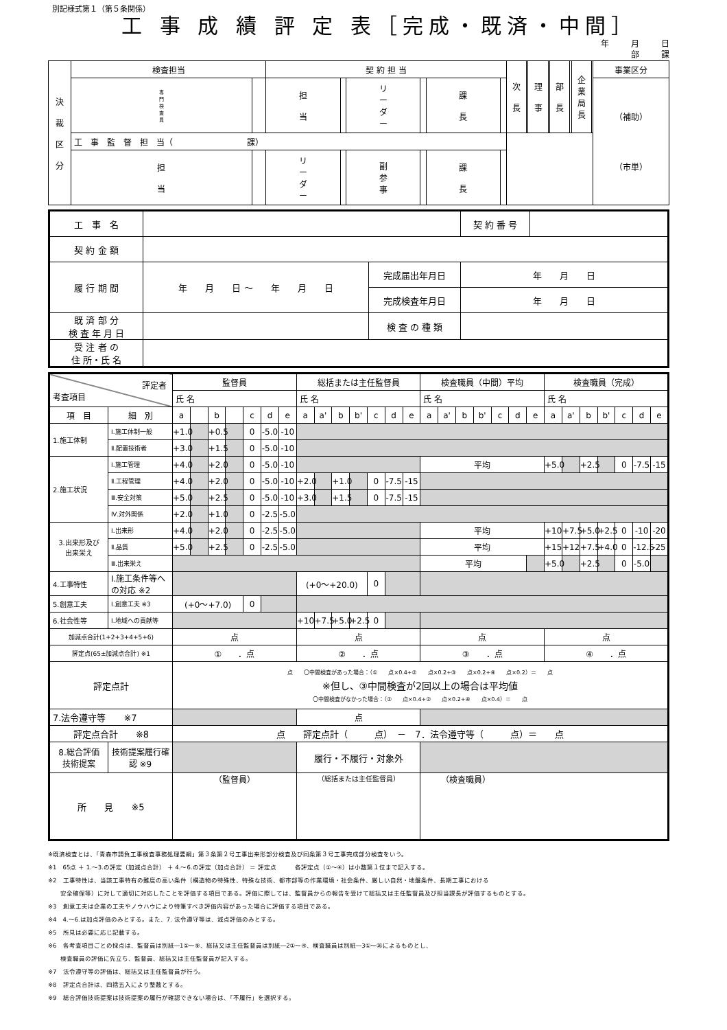別記様式第１（第５条関係）
工 事 成 績 評 定 表［完成・既済・中間］
年 月 日
部 課
| 決 裁 区 分 | 検査担当 | | 契 約 担 当 | | | | | | 次 長 | | 理 事 | | 部 長 | | 企 業 局 長 | | 事業区分 |
| | 専 門 検 査 員 | | 担 当 | | リ ー ダ ー | | 課 長 | | | | | | | | | | （補助） （市単） |
| | 工 事 監 督 担 当（ 課） | | | | | | | | | | | | | | | | |
| | 担 当 | | リ ー ダ ー | | 副 参 事 | | 課 長 | | | | | | | | | | |
| 工 事 名 | | | 契 約 番 号 | |
| 契 約 金 額 | | | | |
| 履 行 期 間 | 年 月 日 〜 年 月 日 | 完成届出年月日 | 年 月 日 | |
| | | 完成検査年月日 | 年 月 日 | |
| 既 済 部 分 検 査 年 月 日 | | 検 査 の 種 類 | | |
| 受 注 者 の 住 所・氏 名 | | | | |
| 評定者 考査項目 | | 監督員 | | | | | | | 総括または主任監督員 | | | | | | | 検査職員（中間）平均 | | | | | | | 検査職員（完成） | | | | | | |
| | | 氏 名 | | | | | | | 氏 名 | | | | | | | 氏 名 | | | | | | | 氏 名 | | | | | | |
| 項 目 | 細 別 | a | | b | | c | d | e | a | a' | b | b' | c | d | e | a | a' | b | b' | c | d | e | a | a' | b | b' | c | d | e |
| 1.施工体制 | Ⅰ.施工体制一般 | +1.0 | | +0.5 | | 0 | -5.0 | -10 | | | | | | | | | | | | | | | | | | | | | |
| | Ⅱ.配置技術者 | +3.0 | | +1.5 | | 0 | -5.0 | -10 | | | | | | | | | | | | | | | | | | | | | |
| 2.施工状況 | Ⅰ.施工管理 | +4.0 | | +2.0 | | 0 | -5.0 | -10 | | | | | | | | 平均 | | | | | | | +5.0 | | +2.5 | | 0 | -7.5 | -15 |
| | Ⅱ.工程管理 | +4.0 | | +2.0 | | 0 | -5.0 | -10 | +2.0 | | +1.0 | | 0 | -7.5 | -15 | | | | | | | | | | | | | | |
| | Ⅲ.安全対策 | +5.0 | | +2.5 | | 0 | -5.0 | -10 | +3.0 | | +1.5 | | 0 | -7.5 | -15 | | | | | | | | | | | | | | |
| | Ⅳ.対外関係 | +2.0 | | +1.0 | | 0 | -2.5 | -5.0 | | | | | | | | | | | | | | | | | | | | | |
| 3.出来形及び 出来栄え | Ⅰ.出来形 | +4.0 | | +2.0 | | 0 | -2.5 | -5.0 | | | | | | | | 平均 | | | | | | | +10 | +7.5 | +5.0 | +2.5 | 0 | -10 | -20 |
| | Ⅱ.品質 | +5.0 | | +2.5 | | 0 | -2.5 | -5.0 | | | | | | | | 平均 | | | | | | | +15 | +12 | +7.5 | +4.0 | 0 | -12.5 | -25 |
| | Ⅲ.出来栄え | | | | | | | | | | | | | | | 平均 | | | | | | | +5.0 | | +2.5 | | 0 | -5.0 | |
| 4.工事特性 | Ⅰ.施工条件等への対応 ※2 | | | | | | | | (+0〜+20.0) | | | | 0 | | | | | | | | | | | | | | | | |
| 5.創意工夫 | Ⅰ.創意工夫 ※3 | (+0〜+7.0) | | | | 0 | | | | | | | | | | | | | | | | | | | | | | | |
| 6.社会性等 | Ⅰ.地域への貢献等 | | | | | | | | +10 | +7.5 | +5.0 | +2.5 | 0 | | | | | | | | | | | | | | | | |
| 加減点合計(1+2+3+4+5+6) | | 点 | | | | | | | 点 | | | | | | | 点 | | | | | | | 点 | | | | | | |
| 評定点(65±加減点合計) ※1 | | ① ．点 | | | | | | | ② ．点 | | | | | | | ③ ．点 | | | | | | | ④ ．点 | | | | | | |
| 評定点計 | | 点 〇中間検査があった場合：（① 点×0.4+② 点×0.2+③ 点×0.2+④ 点×0.2）＝ 点 ※但し、③中間検査が2回以上の場合は平均値 〇中間検査がなかった場合：（① 点×0.4+② 点×0.2+④ 点×0.4）＝ 点 | | | | | | | | | | | | | | | | | | | | | | | | | | | |
| 7.法令遵守等 ※7 | | | | | | | | | 点 | | | | | | | | | | | | | | | | | | | | |
| 評定点合計 ※8 | | 点 評定点計（ 点） － 7．法令遵守等（ 点）＝ 点 | | | | | | | | | | | | | | | | | | | | | | | | | | | |
| 8.総合評価 技術提案 | 技術提案履行確認 ※9 | | | | | | | | 履行・不履行・対象外 | | | | | | | | | | | | | | | | | | | | |
| 所 見 ※5 | | （監督員） | | | | | | | （総括または主任監督員） | | | | | | | （検査職員） | | | | | | | | | | | | | |
※既済検査とは、「青森市請負工事検査事務処理要綱」第３条第２号工事出来形部分検査及び同条第３号工事完成部分検査をいう。
※1　65点 ＋ 1.〜3.の評定（加減点合計） ＋ 4.〜6.の評定（加点合計） ＝ 評定点　　　各評定点（①〜④）は小数第１位まで記入する。
※2　工事特性は、当該工事特有の難度の高い条件（構造物の特殊性、特殊な技術、都市部等の作業環境・社会条件、厳しい自然・地盤条件、長期工事における
　　安全確保等）に対して適切に対応したことを評価する項目である。評価に際しては、監督員からの報告を受けて総括又は主任監督員及び担当課長が評価するものとする。
※3　創意工夫は企業の工夫やノウハウにより特筆すべき評価内容があった場合に評価する項目である。
※4　4.〜6.は加点評価のみとする。また、7. 法令遵守等は、減点評価のみとする。
※5　所見は必要に応じ記載する。
※6　各考査項目ごとの採点は、監督員は別紙―1①〜⑨、総括又は主任監督員は別紙―2①〜④、検査職員は別紙―3①〜㉖によるものとし、
　　検査職員の評価に先立ち、監督員、総括又は主任監督員が記入する。
※7　法令遵守等の評価は、総括又は主任監督員が行う。
※8　評定点合計は、四捨五入により整数とする。
※9　総合評価技術提案は技術提案の履行が確認できない場合は、「不履行」を選択する。